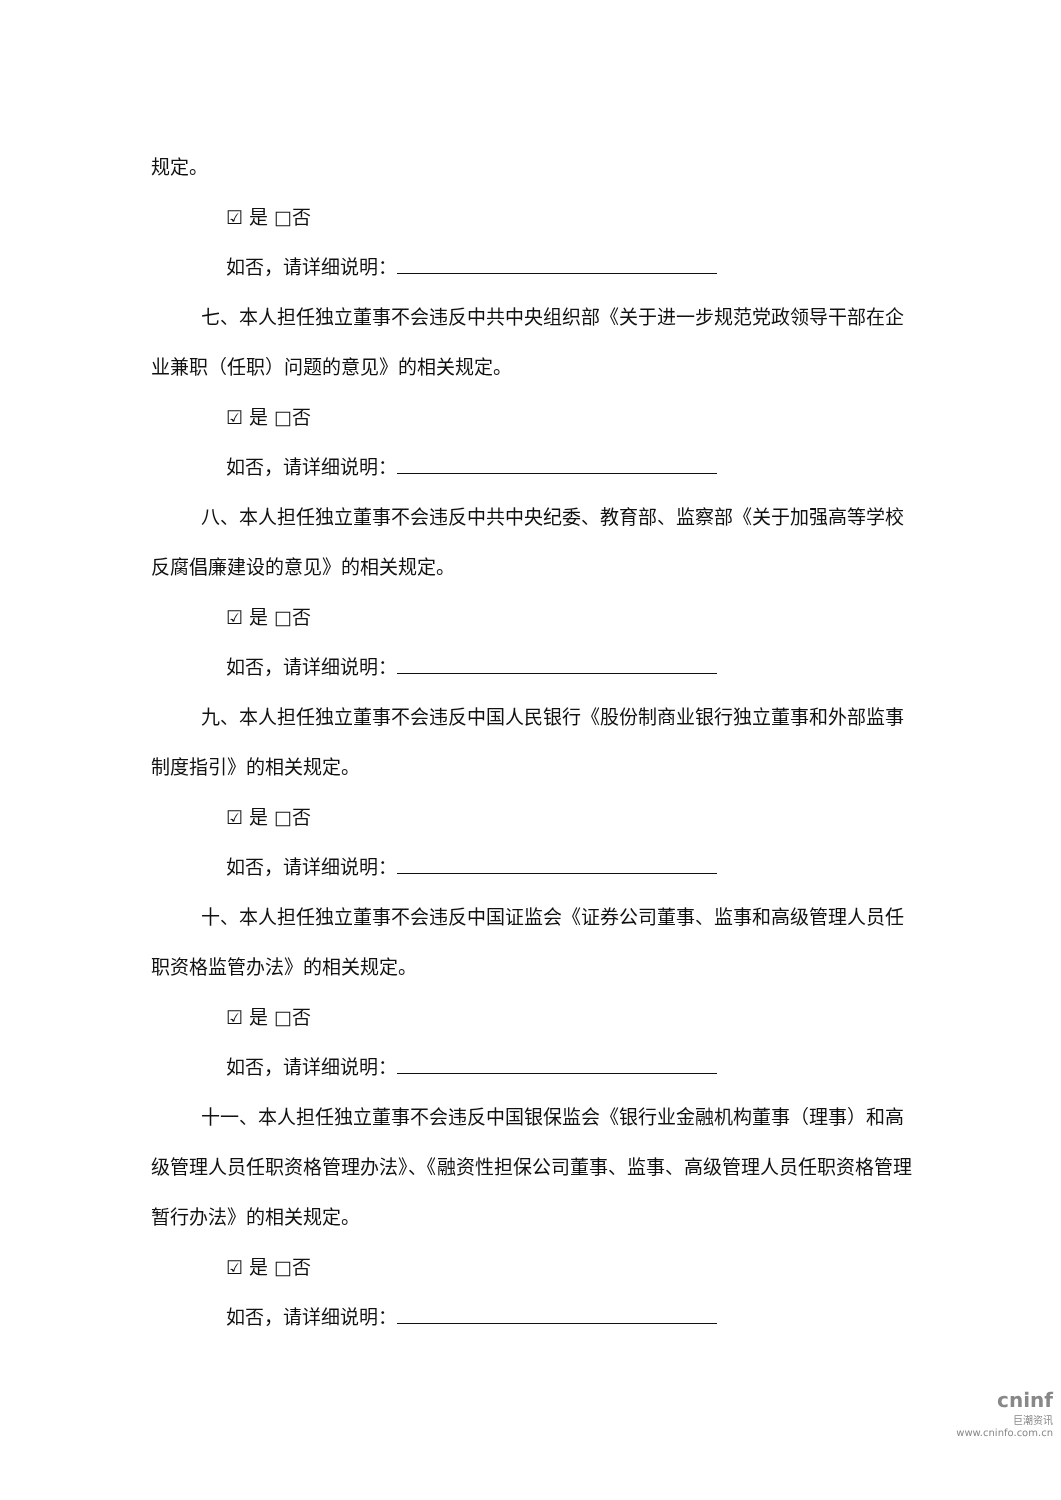规定。
☑ 是 □否
如否，请详细说明：
七、本人担任独立董事不会违反中共中央组织部《关于进一步规范党政领导干部在企业兼职（任职）问题的意见》的相关规定。
☑ 是 □否
如否，请详细说明：
八、本人担任独立董事不会违反中共中央纪委、教育部、监察部《关于加强高等学校反腐倡廉建设的意见》的相关规定。
☑ 是 □否
如否，请详细说明：
九、本人担任独立董事不会违反中国人民银行《股份制商业银行独立董事和外部监事制度指引》的相关规定。
☑ 是 □否
如否，请详细说明：
十、本人担任独立董事不会违反中国证监会《证券公司董事、监事和高级管理人员任职资格监管办法》的相关规定。
☑ 是 □否
如否，请详细说明：
十一、本人担任独立董事不会违反中国银保监会《银行业金融机构董事（理事）和高级管理人员任职资格管理办法》、《融资性担保公司董事、监事、高级管理人员任职资格管理暂行办法》的相关规定。
☑ 是 □否
如否，请详细说明：
cninf
巨潮资讯
www.cninfo.com.cn